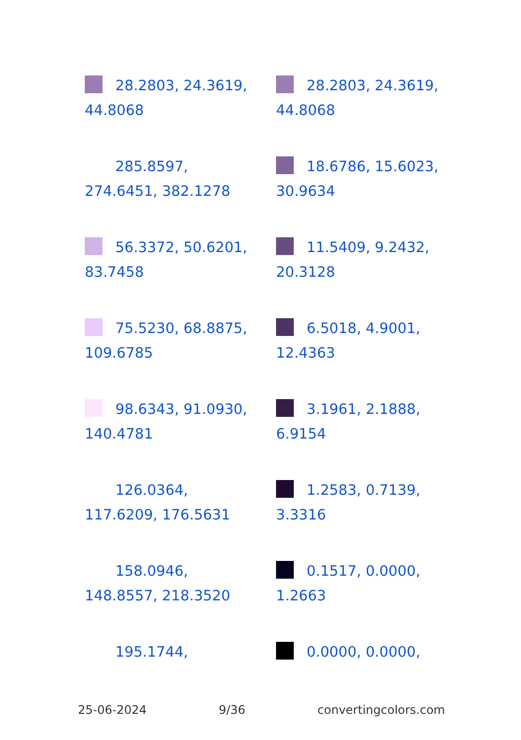28.2803, 24.3619, 44.8068
28.2803, 24.3619, 44.8068
285.8597, 274.6451, 382.1278
18.6786, 15.6023, 30.9634
56.3372, 50.6201, 83.7458
11.5409, 9.2432, 20.3128
75.5230, 68.8875, 109.6785
6.5018, 4.9001, 12.4363
98.6343, 91.0930, 140.4781
3.1961, 2.1888, 6.9154
126.0364, 117.6209, 176.5631
1.2583, 0.7139, 3.3316
158.0946, 148.8557, 218.3520
0.1517, 0.0000, 1.2663
195.1744,
0.0000, 0.0000,
25-06-2024 9/36 convertingcolors.com